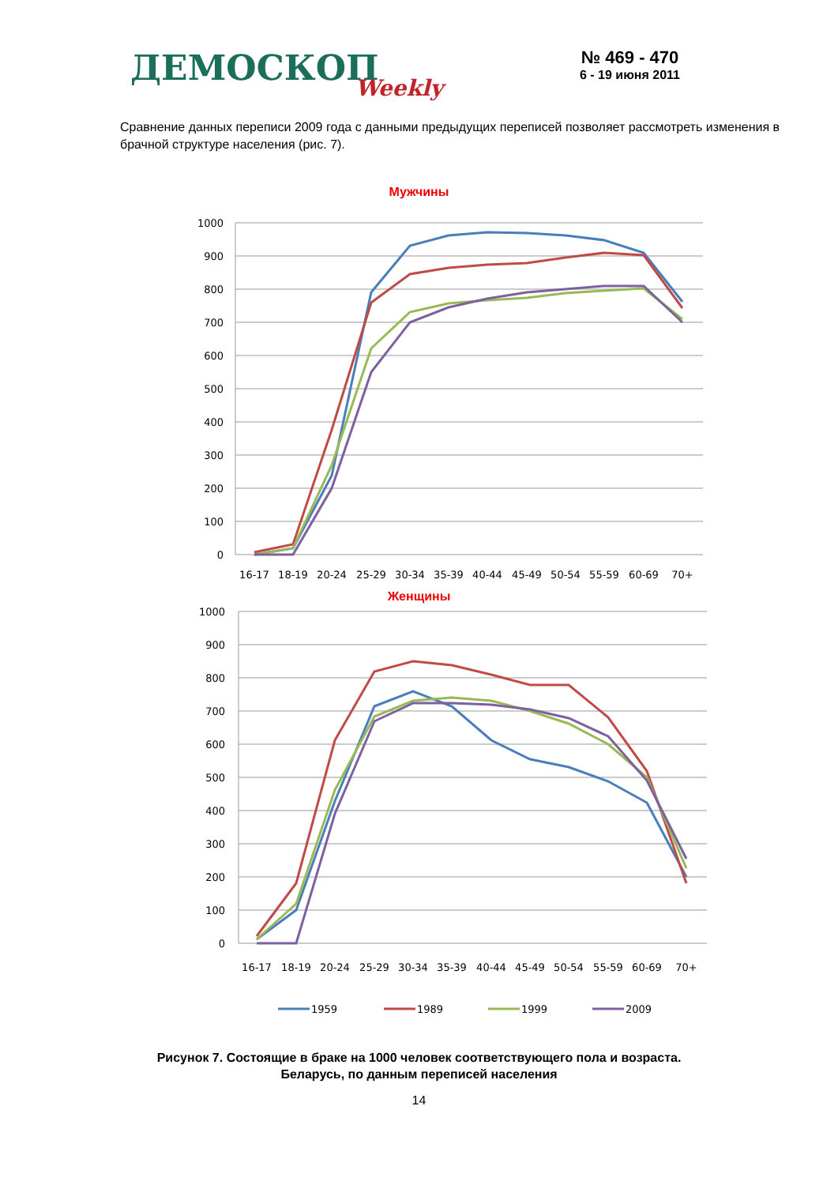ДЕМОСКОПWeekly
№ 469 - 470
6 - 19 июня 2011
Сравнение данных переписи 2009 года с данными предыдущих переписей позволяет рассмотреть изменения в брачной структуре населения (рис. 7).
Мужчины
1000
900
800
700
600
500
400
300
200
100
0
16-17
18-19
20-24
25-29
30-34
35-39
40-44
45-49
50-54
55-59
60-69
70+
Женщины
1000
900
800
700
600
500
400
300
200
100
0
16-17
18-19
20-24
25-29
30-34
35-39
40-44
45-49
50-54
55-59
60-69
70+
1959
1989
1999
2009
Рисунок 7. Состоящие в браке на 1000 человек соответствующего пола и возраста.
Беларусь, по данным переписей населения
14